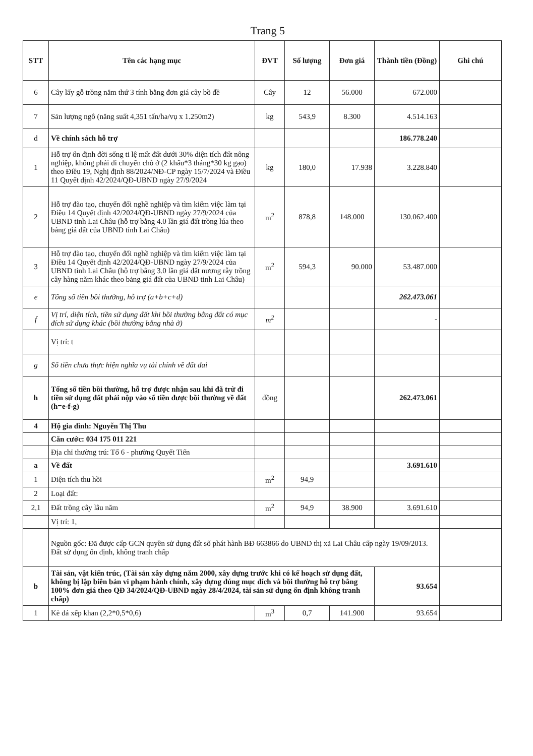Trang 5
| STT | Tên các hạng mục | ĐVT | Số lượng | Đơn giá | Thành tiền (Đồng) | Ghi chú |
| --- | --- | --- | --- | --- | --- | --- |
| 6 | Cây lấy gỗ trồng năm thứ 3 tính bằng đơn giá cây bồ đề | Cây | 12 | 56.000 | 672.000 | |
| 7 | Sản lượng ngô (năng suất 4,351 tấn/ha/vụ x 1.250m2) | kg | 543,9 | 8.300 | 4.514.163 | |
| d | Về chính sách hỗ trợ | | | | 186.778.240 | |
| 1 | Hỗ trợ ổn định đời sống tỉ lệ mất đất dưới 30% diện tích đất nông nghiệp, không phải di chuyển chỗ ở (2 khẩu*3 tháng*30 kg gạo) theo Điều 19, Nghị định 88/2024/NĐ-CP ngày 15/7/2024 và Điều 11 Quyết định 42/2024/QĐ-UBND ngày 27/9/2024 | kg | 180,0 | 17.938 | 3.228.840 | |
| 2 | Hỗ trợ đào tạo, chuyển đổi nghề nghiệp và tìm kiếm việc làm tại Điều 14 Quyết định 42/2024/QĐ-UBND ngày 27/9/2024 của UBND tỉnh Lai Châu (hỗ trợ bằng 4.0 lần giá đất trồng lúa theo bảng giá đất của UBND tỉnh Lai Châu) | m<sup>2</sup> | 878,8 | 148.000 | 130.062.400 | |
| 3 | Hỗ trợ đào tạo, chuyển đổi nghề nghiệp và tìm kiếm việc làm tại Điều 14 Quyết định 42/2024/QĐ-UBND ngày 27/9/2024 của UBND tỉnh Lai Châu (hỗ trợ bằng 3.0 lần giá đất nương rẫy trồng cây hàng năm khác theo bảng giá đất của UBND tỉnh Lai Châu) | m<sup>2</sup> | 594,3 | 90.000 | 53.487.000 | |
| e | Tổng số tiền bồi thường, hỗ trợ (a+b+c+d) | | | | 262.473.061 | |
| f | Vị trí, diện tích, tiền sử dụng đất khi bồi thường bằng đất có mục đích sử dụng khác (bồi thường bằng nhà ở) | m<sup>2</sup> | | | - | |
| | Vị trí: t | | | | | |
| g | Số tiền chưa thực hiện nghĩa vụ tài chính về đất đai | | | | | |
| h | Tổng số tiền bồi thường, hỗ trợ được nhận sau khi đã trừ đi tiền sử dụng đất phải nộp vào số tiền được bồi thường về đất (h=e-f-g) | đồng | | | 262.473.061 | |
| 4 | Hộ gia đình: Nguyễn Thị Thu | | | | | |
| | Căn cước: 034 175 011 221 | | | | | |
| | Địa chỉ thường trú: Tổ 6 - phường Quyết Tiến | | | | | |
| a | Về đất | | | | 3.691.610 | |
| 1 | Diện tích thu hồi | m<sup>2</sup> | 94,9 | | | |
| 2 | Loại đất: | | | | | |
| 2,1 | Đất trồng cây lâu năm | m<sup>2</sup> | 94,9 | 38.900 | 3.691.610 | |
| | Vị trí: 1, | | | | | |
| | Nguồn gốc: Đã được cấp GCN quyền sử dụng đất số phát hành BĐ 663866 do UBND thị xã Lai Châu cấp ngày 19/09/2013. Đất sử dụng ổn định, không tranh chấp | | | | | |
| b | Tài sản, vật kiến trúc, (Tài sản xây dựng năm 2000, xây dựng trước khi có kế hoạch sử dụng đất, không bị lập biên bản vi phạm hành chính, xây dựng đúng mục đích và bồi thường hỗ trợ bằng 100% đơn giá theo QĐ 34/2024/QĐ-UBND ngày 28/4/2024, tài sản sử dụng ổn định không tranh chấp) | | | | 93.654 | |
| 1 | Kè đá xếp khan (2,2*0,5*0,6) | m<sup>3</sup> | 0,7 | 141.900 | 93.654 | |